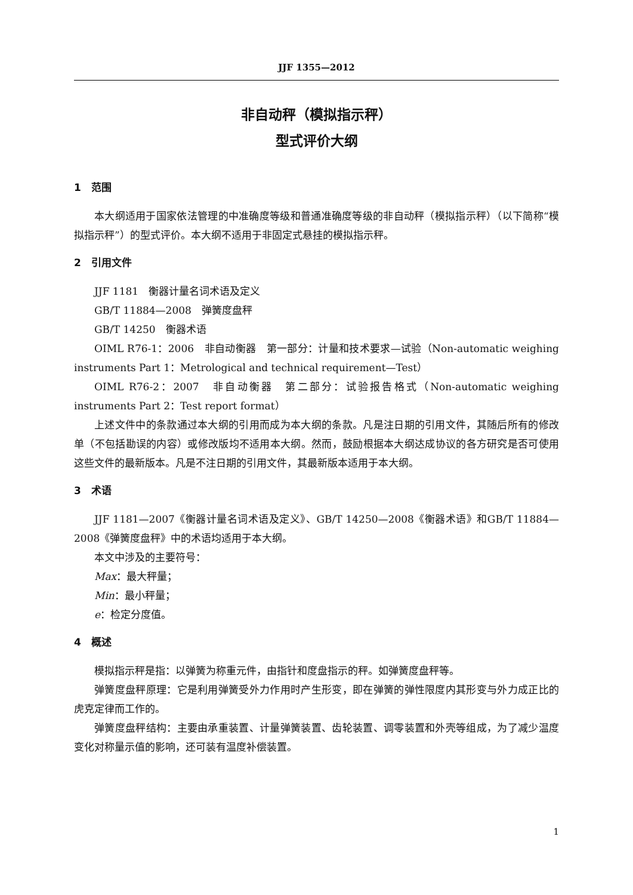JJF 1355—2012
非自动秤（模拟指示秤）
型式评价大纲
1　范围
本大纲适用于国家依法管理的中准确度等级和普通准确度等级的非自动秤（模拟指示秤）（以下简称“模拟指示秤”）的型式评价。本大纲不适用于非固定式悬挂的模拟指示秤。
2　引用文件
JJF 1181　衡器计量名词术语及定义
GB/T 11884—2008　弹簧度盘秤
GB/T 14250　衡器术语
OIML R76-1：2006　非自动衡器　第一部分：计量和技术要求—试验（Non-automatic weighing instruments Part 1：Metrological and technical requirement—Test）
OIML R76-2：2007　非自动衡器　第二部分：试验报告格式（Non-automatic weighing instruments Part 2：Test report format）
上述文件中的条款通过本大纲的引用而成为本大纲的条款。凡是注日期的引用文件，其随后所有的修改单（不包括勘误的内容）或修改版均不适用本大纲。然而，鼓励根据本大纲达成协议的各方研究是否可使用这些文件的最新版本。凡是不注日期的引用文件，其最新版本适用于本大纲。
3　术语
JJF 1181—2007《衡器计量名词术语及定义》、GB/T 14250—2008《衡器术语》和GB/T 11884—2008《弹簧度盘秤》中的术语均适用于本大纲。
本文中涉及的主要符号：
Max：最大秤量；
Min：最小秤量；
e：检定分度值。
4　概述
模拟指示秤是指：以弹簧为称重元件，由指针和度盘指示的秤。如弹簧度盘秤等。
弹簧度盘秤原理：它是利用弹簧受外力作用时产生形变，即在弹簧的弹性限度内其形变与外力成正比的虎克定律而工作的。
弹簧度盘秤结构：主要由承重装置、计量弹簧装置、齿轮装置、调零装置和外壳等组成，为了减少温度变化对称量示值的影响，还可装有温度补偿装置。
1